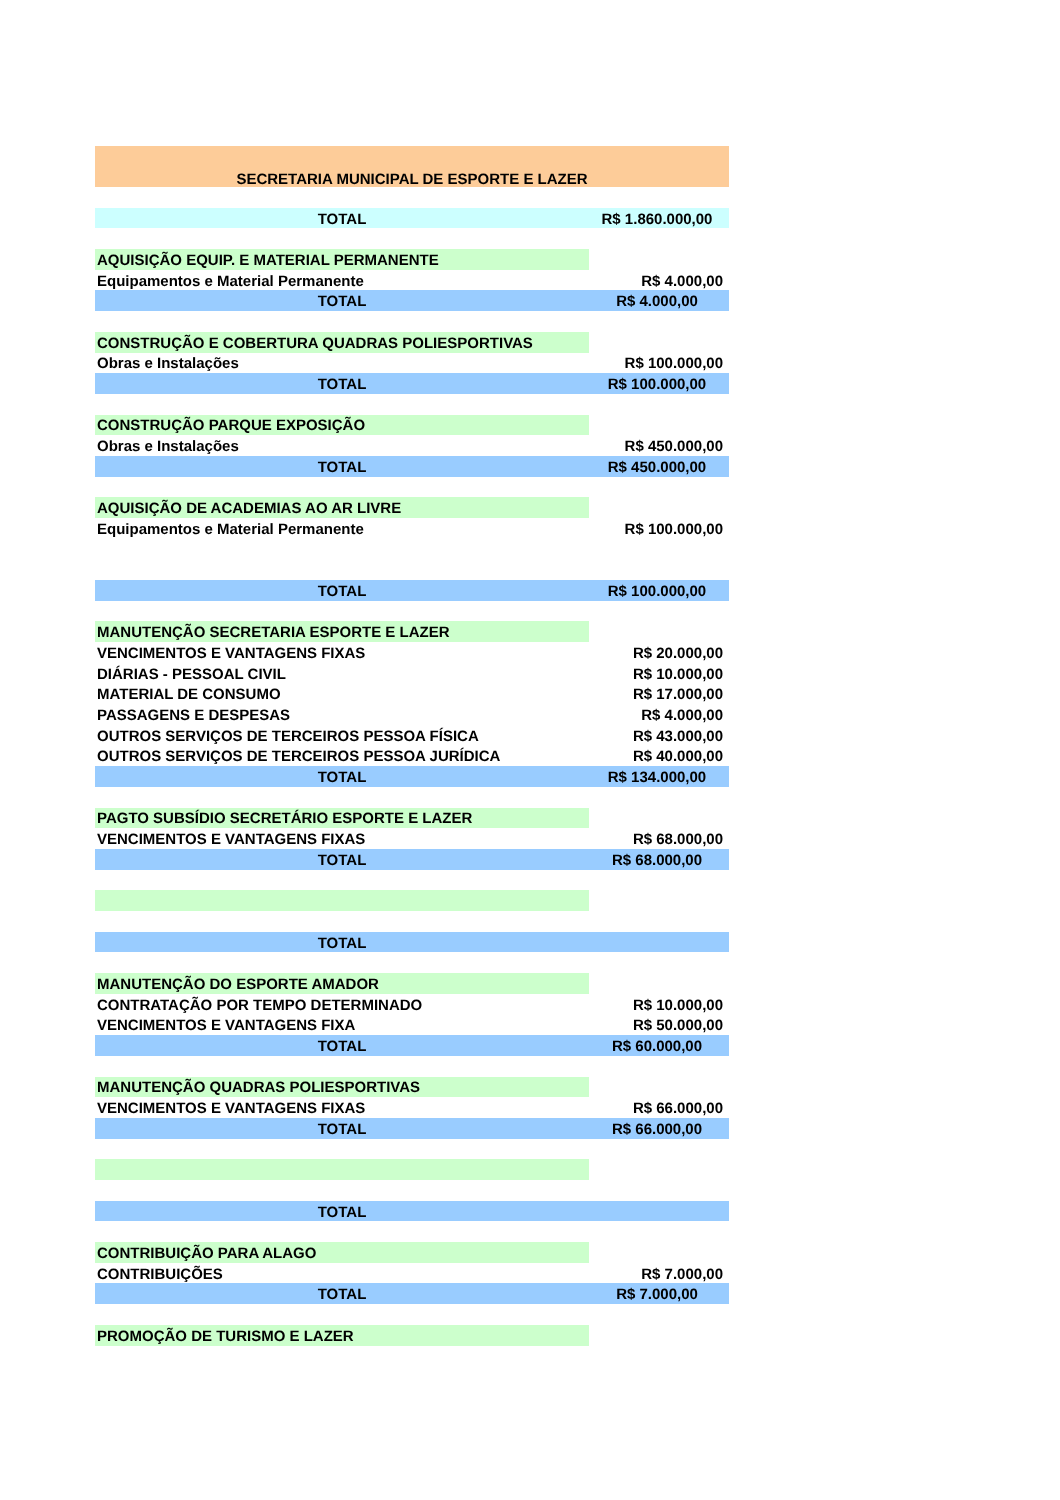| SECRETARIA MUNICIPAL DE ESPORTE E LAZER | |
| TOTAL | R$ 1.860.000,00 |
| AQUISIÇÃO EQUIP. E MATERIAL PERMANENTE | |
| Equipamentos e Material Permanente | R$ 4.000,00 |
| TOTAL | R$ 4.000,00 |
| CONSTRUÇÃO E COBERTURA QUADRAS POLIESPORTIVAS | |
| Obras e Instalações | R$ 100.000,00 |
| TOTAL | R$ 100.000,00 |
| CONSTRUÇÃO PARQUE EXPOSIÇÃO | |
| Obras e Instalações | R$ 450.000,00 |
| TOTAL | R$ 450.000,00 |
| AQUISIÇÃO DE ACADEMIAS AO AR LIVRE | |
| Equipamentos e Material Permanente | R$ 100.000,00 |
| TOTAL | R$ 100.000,00 |
| MANUTENÇÃO SECRETARIA ESPORTE E LAZER | |
| VENCIMENTOS E VANTAGENS FIXAS | R$ 20.000,00 |
| DIÁRIAS - PESSOAL CIVIL | R$ 10.000,00 |
| MATERIAL DE CONSUMO | R$ 17.000,00 |
| PASSAGENS E DESPESAS | R$ 4.000,00 |
| OUTROS SERVIÇOS DE TERCEIROS PESSOA FÍSICA | R$ 43.000,00 |
| OUTROS SERVIÇOS DE TERCEIROS PESSOA JURÍDICA | R$ 40.000,00 |
| TOTAL | R$ 134.000,00 |
| PAGTO SUBSÍDIO SECRETÁRIO ESPORTE E LAZER | |
| VENCIMENTOS E VANTAGENS FIXAS | R$ 68.000,00 |
| TOTAL | R$ 68.000,00 |
| TOTAL | |
| MANUTENÇÃO DO ESPORTE AMADOR | |
| CONTRATAÇÃO POR TEMPO DETERMINADO | R$ 10.000,00 |
| VENCIMENTOS E VANTAGENS FIXA | R$ 50.000,00 |
| TOTAL | R$ 60.000,00 |
| MANUTENÇÃO QUADRAS POLIESPORTIVAS | |
| VENCIMENTOS E VANTAGENS FIXAS | R$ 66.000,00 |
| TOTAL | R$ 66.000,00 |
| TOTAL | |
| CONTRIBUIÇÃO PARA ALAGO | |
| CONTRIBUIÇÕES | R$ 7.000,00 |
| TOTAL | R$ 7.000,00 |
| PROMOÇÃO DE TURISMO E LAZER | |